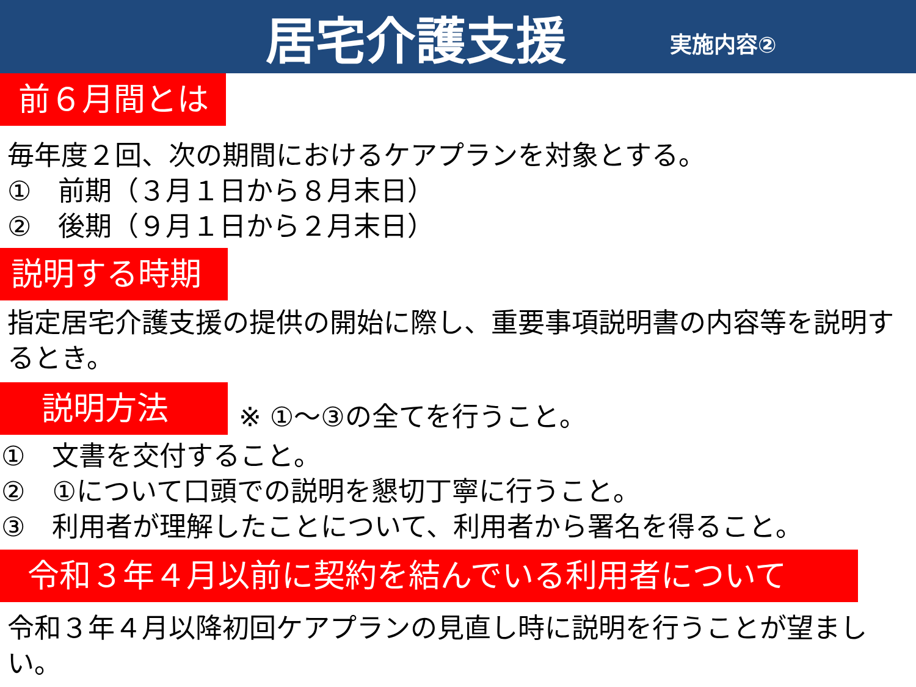居宅介護支援 実施内容②
前６月間とは
毎年度２回、次の期間におけるケアプランを対象とする。
①　前期（３月１日から８月末日）
②　後期（９月１日から２月末日）
説明する時期
指定居宅介護支援の提供の開始に際し、重要事項説明書の内容等を説明するとき。
説明方法
※ ①～③の全てを行うこと。
①　文書を交付すること。
②　①について口頭での説明を懇切丁寧に行うこと。
③　利用者が理解したことについて、利用者から署名を得ること。
令和３年４月以前に契約を結んでいる利用者について
令和３年４月以降初回ケアプランの見直し時に説明を行うことが望ましい。